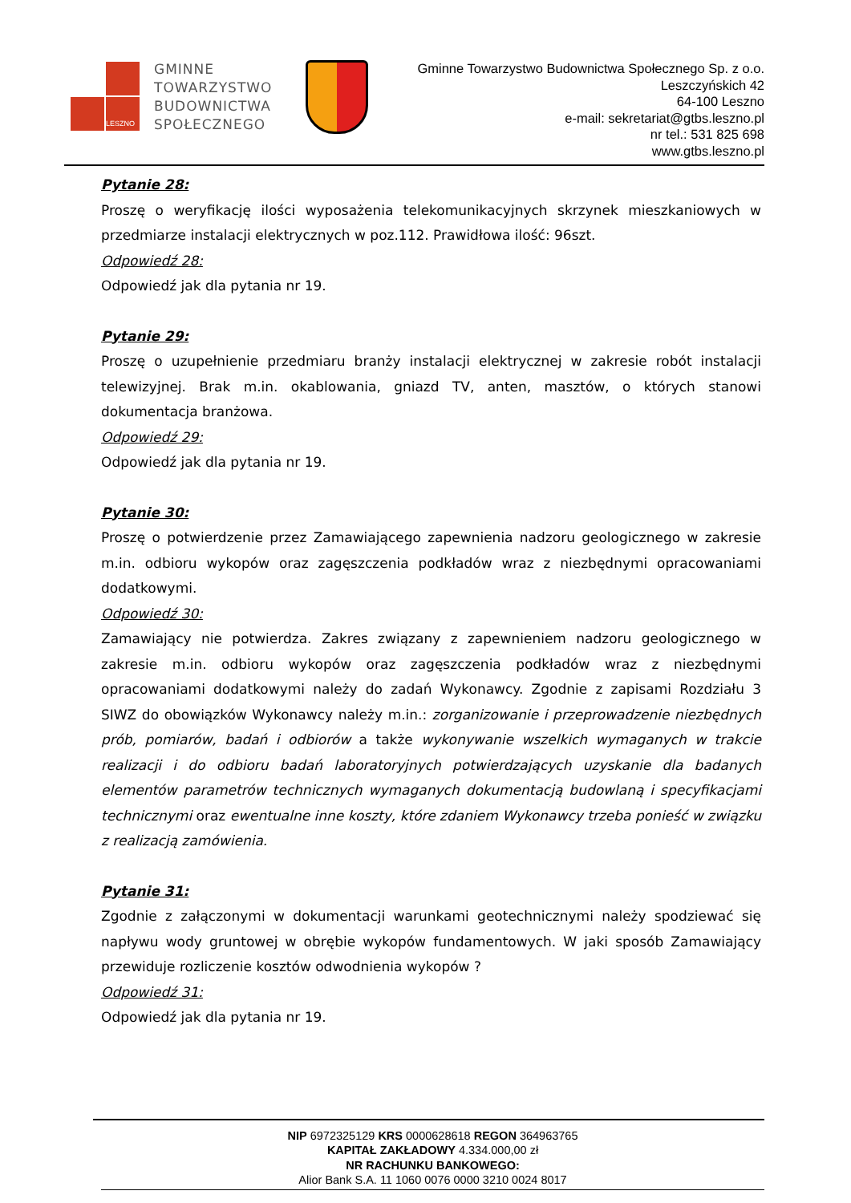LESZNO
GMINNE
TOWARZYSTWO
BUDOWNICTWA
SPOŁECZNEGO
Gminne Towarzystwo Budownictwa Społecznego Sp. z o.o.
Leszczyńskich 42
64-100 Leszno
e-mail: sekretariat@gtbs.leszno.pl
nr tel.: 531 825 698
www.gtbs.leszno.pl
Pytanie 28:
Proszę o weryfikację ilości wyposażenia telekomunikacyjnych skrzynek mieszkaniowych w przedmiarze instalacji elektrycznych w poz.112. Prawidłowa ilość: 96szt.
Odpowiedź 28:
Odpowiedź jak dla pytania nr 19.
Pytanie 29:
Proszę o uzupełnienie przedmiaru branży instalacji elektrycznej w zakresie robót instalacji telewizyjnej. Brak m.in. okablowania, gniazd TV, anten, masztów, o których stanowi dokumentacja branżowa.
Odpowiedź 29:
Odpowiedź jak dla pytania nr 19.
Pytanie 30:
Proszę o potwierdzenie przez Zamawiającego zapewnienia nadzoru geologicznego w zakresie m.in. odbioru wykopów oraz zagęszczenia podkładów wraz z niezbędnymi opracowaniami dodatkowymi.
Odpowiedź 30:
Zamawiający nie potwierdza. Zakres związany z zapewnieniem nadzoru geologicznego w zakresie m.in. odbioru wykopów oraz zagęszczenia podkładów wraz z niezbędnymi opracowaniami dodatkowymi należy do zadań Wykonawcy. Zgodnie z zapisami Rozdziału 3 SIWZ do obowiązków Wykonawcy należy m.in.: zorganizowanie i przeprowadzenie niezbędnych prób, pomiarów, badań i odbiorów a także wykonywanie wszelkich wymaganych w trakcie realizacji i do odbioru badań laboratoryjnych potwierdzających uzyskanie dla badanych elementów parametrów technicznych wymaganych dokumentacją budowlaną i specyfikacjami technicznymi oraz ewentualne inne koszty, które zdaniem Wykonawcy trzeba ponieść w związku z realizacją zamówienia.
Pytanie 31:
Zgodnie z załączonymi w dokumentacji warunkami geotechnicznymi należy spodziewać się napływu wody gruntowej w obrębie wykopów fundamentowych. W jaki sposób Zamawiający przewiduje rozliczenie kosztów odwodnienia wykopów ?
Odpowiedź 31:
Odpowiedź jak dla pytania nr 19.
NIP 6972325129 KRS 0000628618 REGON 364963765
KAPITAŁ ZAKŁADOWY 4.334.000,00 zł
NR RACHUNKU BANKOWEGO:
Alior Bank S.A. 11 1060 0076 0000 3210 0024 8017